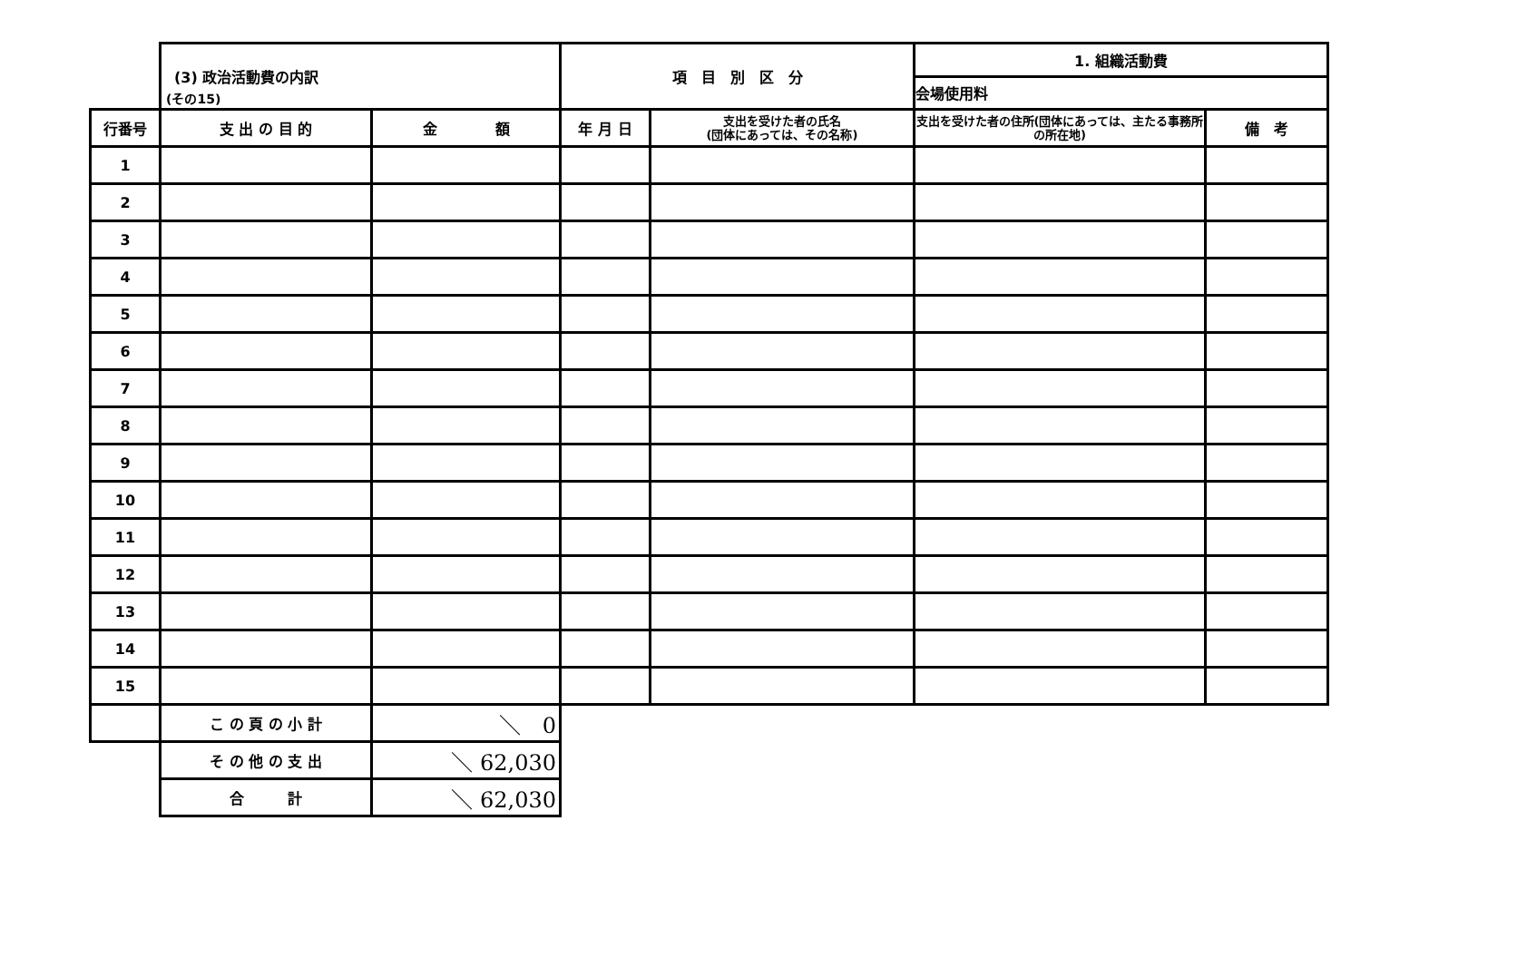(その15)
| | (3) 政治活動費の内訳 | | 項 目 別 区 分 | | 1. 組織活動費 | |
| | | | | | 会場使用料 | |
| 行番号 | 支 出 の 目 的 | 金 額 | 年 月 日 | 支出を受けた者の氏名 (団体にあっては、その名称) | 支出を受けた者の住所(団体にあっては、主たる事務所の所在地) | 備 考 |
| 1 | | | | | | |
| 2 | | | | | | |
| 3 | | | | | | |
| 4 | | | | | | |
| 5 | | | | | | |
| 6 | | | | | | |
| 7 | | | | | | |
| 8 | | | | | | |
| 9 | | | | | | |
| 10 | | | | | | |
| 11 | | | | | | |
| 12 | | | | | | |
| 13 | | | | | | |
| 14 | | | | | | |
| 15 | | | | | | |
| | こ の 頁 の 小 計 | ＼ 0 | | | | |
| | そ の 他 の 支 出 | ＼ 62,030 | | | | |
| | 合 計 | ＼ 62,030 | | | | |